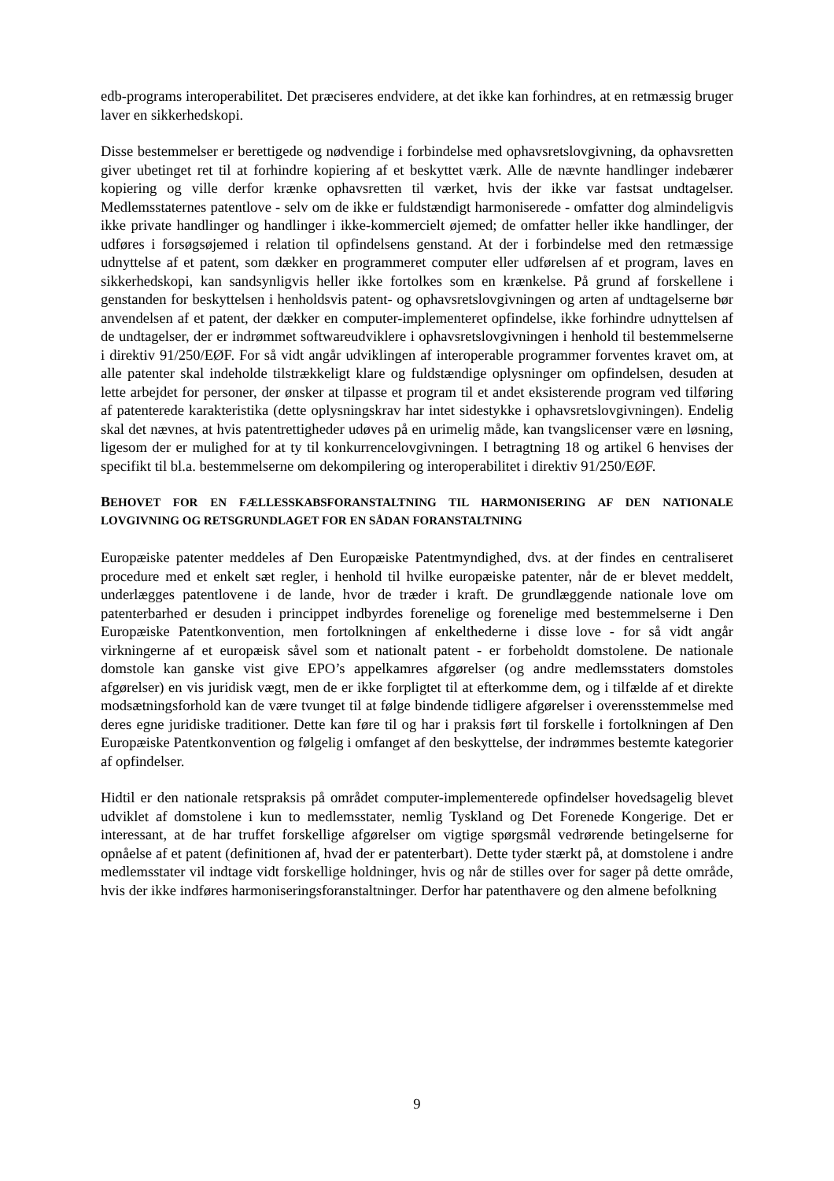edb-programs interoperabilitet. Det præciseres endvidere, at det ikke kan forhindres, at en retmæssig bruger laver en sikkerhedskopi.
Disse bestemmelser er berettigede og nødvendige i forbindelse med ophavsretslovgivning, da ophavsretten giver ubetinget ret til at forhindre kopiering af et beskyttet værk. Alle de nævnte handlinger indebærer kopiering og ville derfor krænke ophavsretten til værket, hvis der ikke var fastsat undtagelser. Medlemsstaternes patentlove - selv om de ikke er fuldstændigt harmoniserede - omfatter dog almindeligvis ikke private handlinger og handlinger i ikke-kommercielt øjemed; de omfatter heller ikke handlinger, der udføres i forsøgsøjemed i relation til opfindelsens genstand. At der i forbindelse med den retmæssige udnyttelse af et patent, som dækker en programmeret computer eller udførelsen af et program, laves en sikkerhedskopi, kan sandsynligvis heller ikke fortolkes som en krænkelse. På grund af forskellene i genstanden for beskyttelsen i henholdsvis patent- og ophavsretslovgivningen og arten af undtagelserne bør anvendelsen af et patent, der dækker en computer-implementeret opfindelse, ikke forhindre udnyttelsen af de undtagelser, der er indrømmet softwareudviklere i ophavsretslovgivningen i henhold til bestemmelserne i direktiv 91/250/EØF. For så vidt angår udviklingen af interoperable programmer forventes kravet om, at alle patenter skal indeholde tilstrækkeligt klare og fuldstændige oplysninger om opfindelsen, desuden at lette arbejdet for personer, der ønsker at tilpasse et program til et andet eksisterende program ved tilføring af patenterede karakteristika (dette oplysningskrav har intet sidestykke i ophavsretslovgivningen). Endelig skal det nævnes, at hvis patentrettigheder udøves på en urimelig måde, kan tvangslicenser være en løsning, ligesom der er mulighed for at ty til konkurrencelovgivningen. I betragtning 18 og artikel 6 henvises der specifikt til bl.a. bestemmelserne om dekompilering og interoperabilitet i direktiv 91/250/EØF.
BEHOVET FOR EN FÆLLESSKABSFORANSTALTNING TIL HARMONISERING AF DEN NATIONALE LOVGIVNING OG RETSGRUNDLAGET FOR EN SÅDAN FORANSTALTNING
Europæiske patenter meddeles af Den Europæiske Patentmyndighed, dvs. at der findes en centraliseret procedure med et enkelt sæt regler, i henhold til hvilke europæiske patenter, når de er blevet meddelt, underlægges patentlovene i de lande, hvor de træder i kraft. De grundlæggende nationale love om patenterbarhed er desuden i princippet indbyrdes forenelige og forenelige med bestemmelserne i Den Europæiske Patentkonvention, men fortolkningen af enkelthederne i disse love - for så vidt angår virkningerne af et europæisk såvel som et nationalt patent - er forbeholdt domstolene. De nationale domstole kan ganske vist give EPO’s appelkamres afgørelser (og andre medlemsstaters domstoles afgørelser) en vis juridisk vægt, men de er ikke forpligtet til at efterkomme dem, og i tilfælde af et direkte modsætningsforhold kan de være tvunget til at følge bindende tidligere afgørelser i overensstemmelse med deres egne juridiske traditioner. Dette kan føre til og har i praksis ført til forskelle i fortolkningen af Den Europæiske Patentkonvention og følgelig i omfanget af den beskyttelse, der indrømmes bestemte kategorier af opfindelser.
Hidtil er den nationale retspraksis på området computer-implementerede opfindelser hovedsagelig blevet udviklet af domstolene i kun to medlemsstater, nemlig Tyskland og Det Forenede Kongerige. Det er interessant, at de har truffet forskellige afgørelser om vigtige spørgsmål vedrørende betingelserne for opnåelse af et patent (definitionen af, hvad der er patenterbart). Dette tyder stærkt på, at domstolene i andre medlemsstater vil indtage vidt forskellige holdninger, hvis og når de stilles over for sager på dette område, hvis der ikke indføres harmoniseringsforanstaltninger. Derfor har patenthavere og den almene befolkning
9